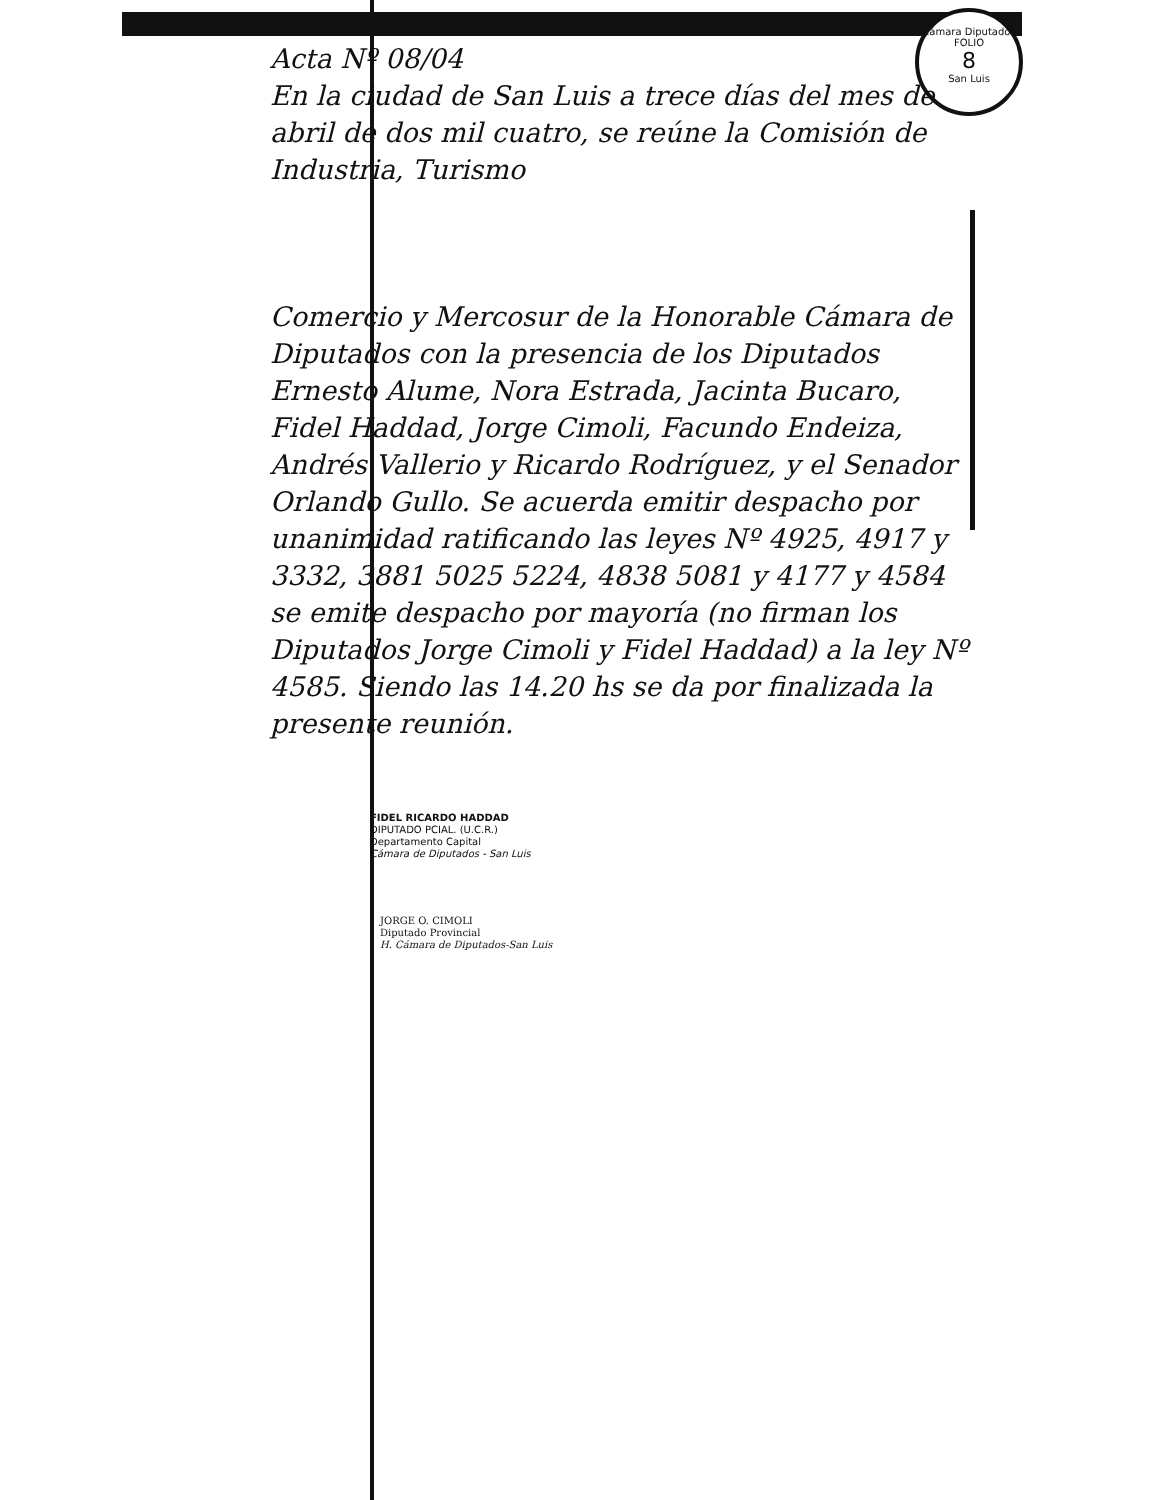Cámara Diputados
FOLIO
8
San Luis
Acta Nº 08/04
En la ciudad de San Luis a trece días del mes de abril de dos mil cuatro, se reúne la Comisión de Industria, Turismo
Comercio y Mercosur de la Honorable Cámara de Diputados con la presencia de los Diputados Ernesto Alume, Nora Estrada, Jacinta Bucaro, Fidel Haddad, Jorge Cimoli, Facundo Endeiza, Andrés Vallerio y Ricardo Rodríguez, y el Senador Orlando Gullo. Se acuerda emitir despacho por unanimidad ratificando las leyes Nº 4925, 4917 y 3332, 3881 5025 5224, 4838 5081 y 4177 y 4584 se emite despacho por mayoría (no firman los Diputados Jorge Cimoli y Fidel Haddad) a la ley Nº 4585. Siendo las 14.20 hs se da por finalizada la presente reunión.
FIDEL RICARDO HADDAD
DIPUTADO PCIAL. (U.C.R.)
Departamento Capital
Cámara de Diputados - San Luis
JORGE O. CIMOLI
Diputado Provincial
H. Cámara de Diputados-San Luis